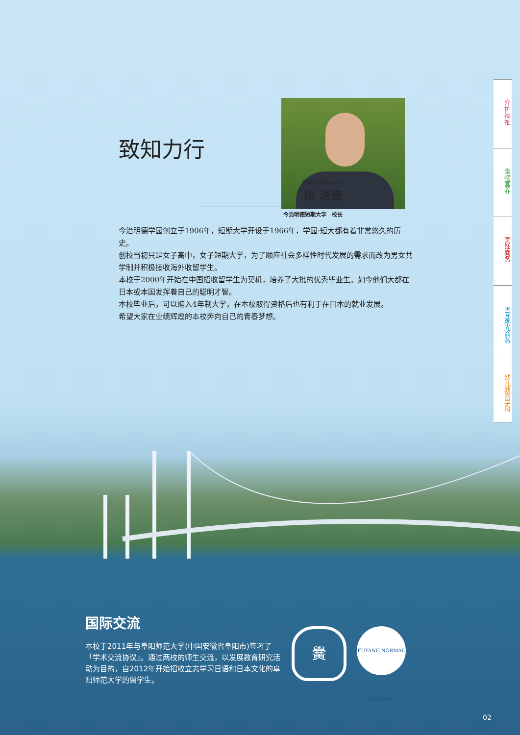致知力行
Izumi Hironori
泉 浩徳
今治明德短期大学　校长
今治明德学园创立于1906年，短期大学开设于1966年，学园·短大都有着非常悠久的历史。
创校当初只是女子高中，女子短期大学，为了顺应社会多样性时代发展的需求而改为男女共学制并积极接收海外收留学生。
本校于2000年开始在中国招收留学生为契机，培养了大批的优秀毕业生。如今他们大都在日本或本国发挥着自己的聪明才智。
本校毕业后，可以编入4年制大学，在本校取得资格后也有利于在日本的就业发展。
希望大家在业绩辉煌的本校奔向自己的青春梦想。
介护福祉
食物营养
烹饪商务
国际观光商务
幼儿教育学科
国际交流
本校于2011年与阜阳师范大学(中国安徽省阜阳市)签署了「学术交流协议」。通过两校的师生交流，以发展教育研究活动为目的，自2012年开始招收立志学习日语和日本文化的阜阳师范大学的留学生。
黌
FUYANG NORMAL UNIVERSITY
02